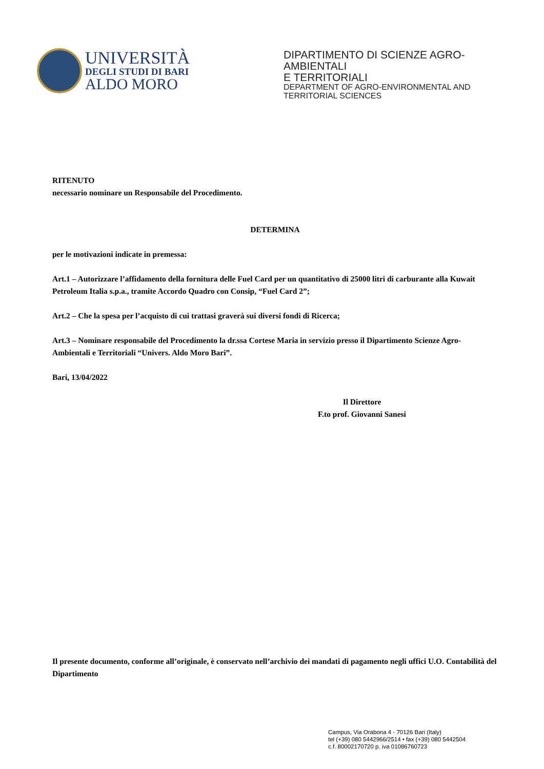UNIVERSITÀ
DEGLI STUDI DI BARI
ALDO MORO
DIPARTIMENTO DI SCIENZE AGRO-AMBIENTALI
E TERRITORIALI
DEPARTMENT OF AGRO-ENVIRONMENTAL AND
TERRITORIAL SCIENCES
RITENUTO
necessario nominare un Responsabile del Procedimento.
DETERMINA
per le motivazioni indicate in premessa:
Art.1 – Autorizzare l’affidamento della fornitura delle Fuel Card per un quantitativo di 25000 litri di carburante alla Kuwait Petroleum Italia s.p.a., tramite Accordo Quadro con Consip, “Fuel Card 2”;
Art.2 – Che la spesa per l’acquisto di cui trattasi graverà sui diversi fondi di Ricerca;
Art.3 – Nominare responsabile del Procedimento la dr.ssa Cortese Maria in servizio presso il Dipartimento Scienze Agro-Ambientali e Territoriali “Univers. Aldo Moro Bari”.
Bari, 13/04/2022
Il Direttore
F.to prof. Giovanni Sanesi
Il presente documento, conforme all’originale, è conservato nell’archivio dei mandati di pagamento negli uffici U.O. Contabilità del Dipartimento
Campus, Via Orabona 4 - 70126 Bari (Italy)
tel (+39) 080 5442966/2514 • fax (+39) 080 5442504
c.f. 80002170720 p. iva 01086760723